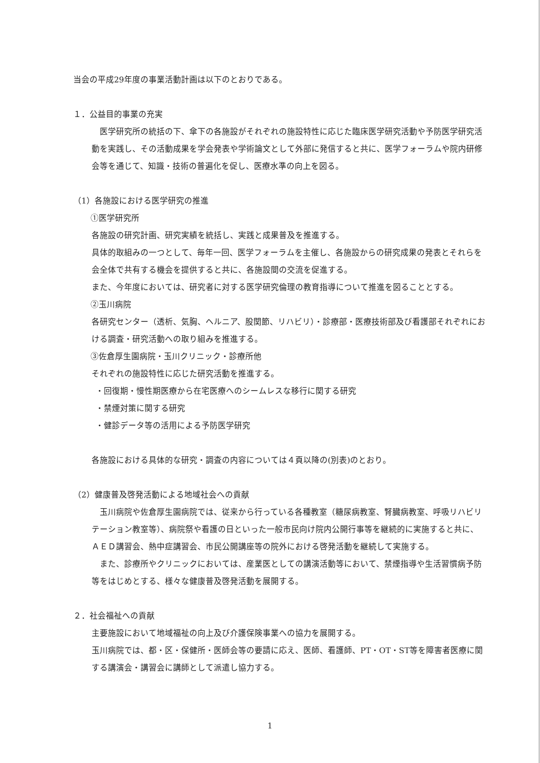当会の平成29年度の事業活動計画は以下のとおりである。
１．公益目的事業の充実
　医学研究所の統括の下、傘下の各施設がそれぞれの施設特性に応じた臨床医学研究活動や予防医学研究活動を実践し、その活動成果を学会発表や学術論文として外部に発信すると共に、医学フォーラムや院内研修会等を通じて、知識・技術の普遍化を促し、医療水準の向上を図る。
（1）各施設における医学研究の推進
①医学研究所
各施設の研究計画、研究実績を統括し、実践と成果普及を推進する。
具体的取組みの一つとして、毎年一回、医学フォーラムを主催し、各施設からの研究成果の発表とそれらを会全体で共有する機会を提供すると共に、各施設間の交流を促進する。
また、今年度においては、研究者に対する医学研究倫理の教育指導について推進を図ることとする。
②玉川病院
各研究センター（透析、気胸、ヘルニア、股関節、リハビリ）・診療部・医療技術部及び看護部それぞれにおける調査・研究活動への取り組みを推進する。
③佐倉厚生園病院・玉川クリニック・診療所他
それぞれの施設特性に応じた研究活動を推進する。
・回復期・慢性期医療から在宅医療へのシームレスな移行に関する研究
・禁煙対策に関する研究
・健診データ等の活用による予防医学研究
各施設における具体的な研究・調査の内容については４頁以降の(別表)のとおり。
（2）健康普及啓発活動による地域社会への貢献
玉川病院や佐倉厚生園病院では、従来から行っている各種教室（糖尿病教室、腎臓病教室、呼吸リハビリテーション教室等）、病院祭や看護の日といった一般市民向け院内公開行事等を継続的に実施すると共に、ＡＥＤ講習会、熱中症講習会、市民公開講座等の院外における啓発活動を継続して実施する。
また、診療所やクリニックにおいては、産業医としての講演活動等において、禁煙指導や生活習慣病予防等をはじめとする、様々な健康普及啓発活動を展開する。
２．社会福祉への貢献
主要施設において地域福祉の向上及び介護保険事業への協力を展開する。
玉川病院では、都・区・保健所・医師会等の要請に応え、医師、看護師、PT・OT・ST等を障害者医療に関する講演会・講習会に講師として派遣し協力する。
1